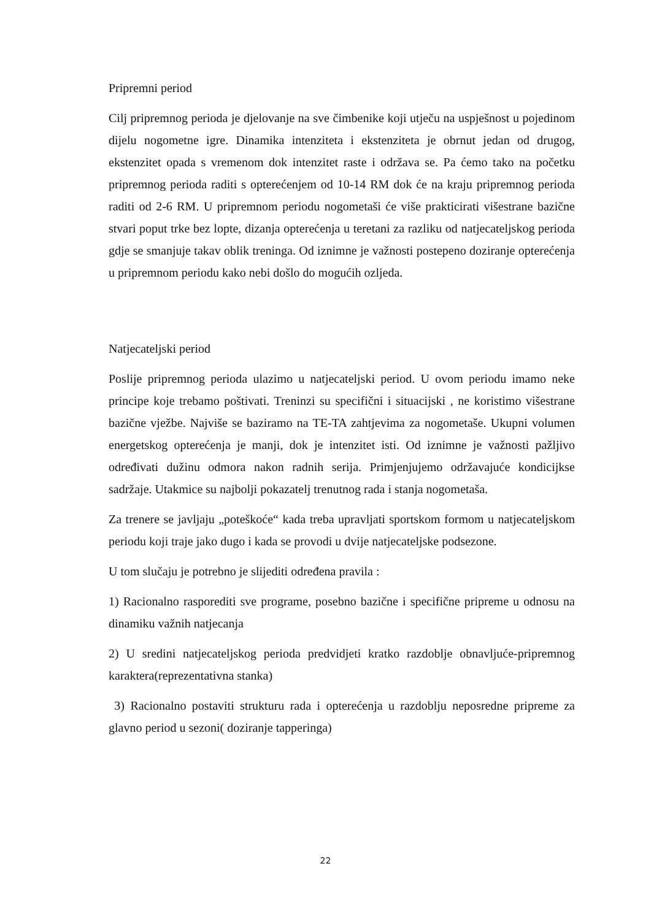Pripremni period
Cilj pripremnog perioda je djelovanje na sve čimbenike koji utječu na uspješnost u pojedinom dijelu nogometne igre. Dinamika intenziteta i ekstenziteta je obrnut jedan od drugog, ekstenzitet opada s vremenom dok intenzitet raste i održava se. Pa ćemo tako na početku pripremnog perioda raditi s opterećenjem od 10-14 RM dok će na kraju pripremnog perioda raditi od 2-6 RM. U pripremnom periodu nogometaši će više prakticirati višestrane bazične stvari poput trke bez lopte, dizanja opterećenja u teretani za razliku od natjecateljskog perioda gdje se smanjuje takav oblik treninga. Od iznimne je važnosti postepeno doziranje opterećenja u pripremnom periodu kako nebi došlo do mogućih ozljeda.
Natjecateljski period
Poslije pripremnog perioda ulazimo u natjecateljski period. U ovom periodu imamo neke principe koje trebamo poštivati. Treninzi su specifični i situacijski , ne koristimo višestrane bazične vježbe. Najviše se baziramo na TE-TA zahtjevima za nogometaše. Ukupni volumen energetskog opterećenja je manji, dok je intenzitet isti. Od iznimne je važnosti pažljivo određivati dužinu odmora nakon radnih serija. Primjenjujemo održavajuće kondicijkse sadržaje. Utakmice su najbolji pokazatelj trenutnog rada i stanja nogometaša.
Za trenere se javljaju „poteškoće“ kada treba upravljati sportskom formom u natjecateljskom periodu koji traje jako dugo i kada se provodi u dvije natjecateljske podsezone.
U tom slučaju je potrebno je slijediti određena pravila :
1) Racionalno rasporediti sve programe, posebno bazične i specifične pripreme u odnosu na dinamiku važnih natjecanja
2) U sredini natjecateljskog perioda predvidjeti kratko razdoblje obnavljuće-pripremnog karaktera(reprezentativna stanka)
3) Racionalno postaviti strukturu rada i opterećenja u razdoblju neposredne pripreme za glavno period u sezoni( doziranje tapperinga)
22